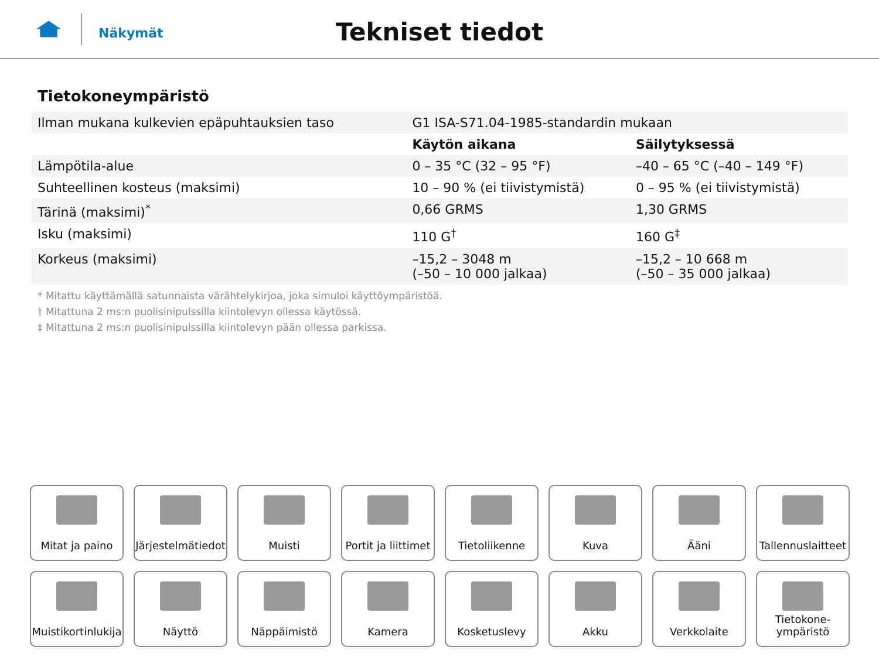Näkymät
Tekniset tiedot
Tietokoneympäristö
| Ilman mukana kulkevien epäpuhtauksien taso | G1 ISA-S71.04-1985-standardin mukaan | |
| | Käytön aikana | Säilytyksessä |
| Lämpötila-alue | 0 – 35 °C (32 – 95 °F) | –40 – 65 °C (–40 – 149 °F) |
| Suhteellinen kosteus (maksimi) | 10 – 90 % (ei tiivistymistä) | 0 – 95 % (ei tiivistymistä) |
| Tärinä (maksimi)<sup>*</sup> | 0,66 GRMS | 1,30 GRMS |
| Isku (maksimi) | 110 G<sup>†</sup> | 160 G<sup>‡</sup> |
| Korkeus (maksimi) | –15,2 – 3048 m (–50 – 10 000 jalkaa) | –15,2 – 10 668 m (–50 – 35 000 jalkaa) |
* Mitattu käyttämällä satunnaista värähtelykirjoa, joka simuloi käyttöympäristöä.
† Mitattuna 2 ms:n puolisinipulssilla kiintolevyn ollessa käytössä.
‡ Mitattuna 2 ms:n puolisinipulssilla kiintolevyn pään ollessa parkissa.
Mitat ja paino
Järjestelmätiedot
Muisti
Portit ja liittimet
Tietoliikenne
Kuva
Ääni
Tallennuslaitteet
Muistikortinlukija
Näyttö
Näppäimistö
Kamera
Kosketuslevy
Akku
Verkkolaite
Tietokone-
ympäristö